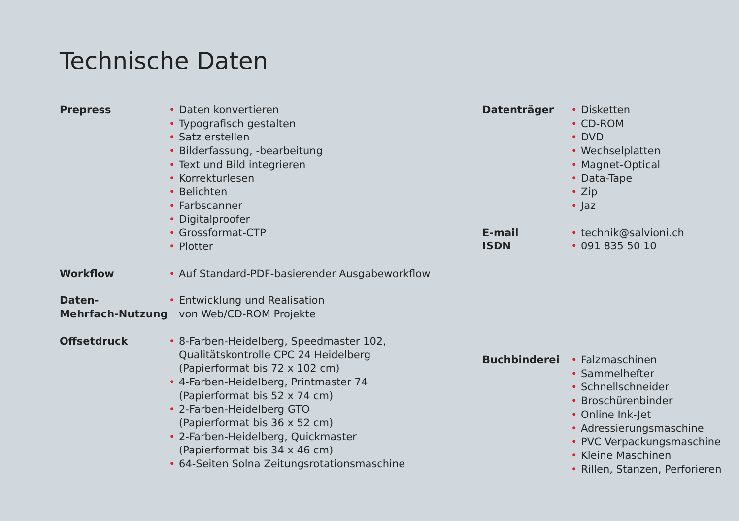Technische Daten
Prepress
• Daten konvertieren
• Typografisch gestalten
• Satz erstellen
• Bilderfassung, -bearbeitung
• Text und Bild integrieren
• Korrekturlesen
• Belichten
• Farbscanner
• Digitalproofer
• Grossformat-CTP
• Plotter
Workflow
• Auf Standard-PDF-basierender Ausgabeworkflow
Daten-
Mehrfach-Nutzung
• Entwicklung und Realisation
von Web/CD-ROM Projekte
Offsetdruck
• 8-Farben-Heidelberg, Speedmaster 102,
Qualitätskontrolle CPC 24 Heidelberg
(Papierformat bis 72 x 102 cm)
• 4-Farben-Heidelberg, Printmaster 74
(Papierformat bis 52 x 74 cm)
• 2-Farben-Heidelberg GTO
(Papierformat bis 36 x 52 cm)
• 2-Farben-Heidelberg, Quickmaster
(Papierformat bis 34 x 46 cm)
• 64-Seiten Solna Zeitungsrotationsmaschine
Datenträger
• Disketten
• CD-ROM
• DVD
• Wechselplatten
• Magnet-Optical
• Data-Tape
• Zip
• Jaz
E-mail
• technik@salvioni.ch
ISDN
• 091 835 50 10
Buchbinderei
• Falzmaschinen
• Sammelhefter
• Schnellschneider
• Broschürenbinder
• Online Ink-Jet
• Adressierungsmaschine
• PVC Verpackungsmaschine
• Kleine Maschinen
• Rillen, Stanzen, Perforieren